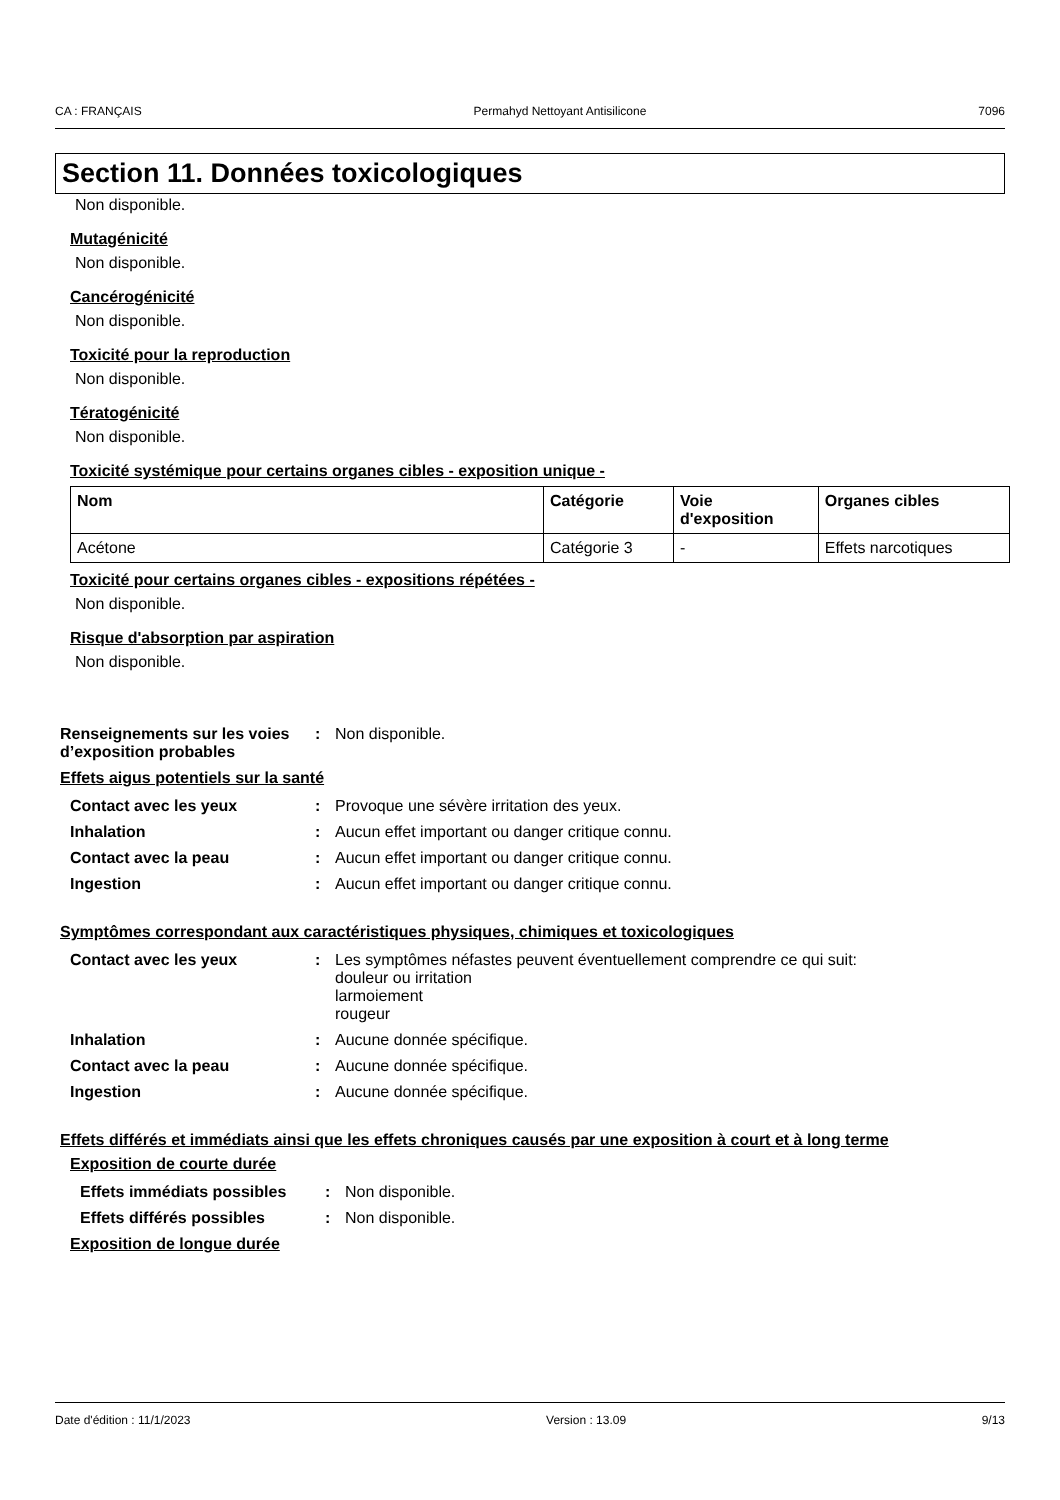CA : FRANÇAIS Permahyd Nettoyant Antisilicone 7096
Section 11. Données toxicologiques
Non disponible.
Mutagénicité
Non disponible.
Cancérogénicité
Non disponible.
Toxicité pour la reproduction
Non disponible.
Tératogénicité
Non disponible.
Toxicité systémique pour certains organes cibles - exposition unique -
| Nom | Catégorie | Voie d'exposition | Organes cibles |
| --- | --- | --- | --- |
| Acétone | Catégorie 3 | - | Effets narcotiques |
Toxicité pour certains organes cibles - expositions répétées -
Non disponible.
Risque d'absorption par aspiration
Non disponible.
| Renseignements sur les voies d’exposition probables | : | Non disponible. |
Effets aigus potentiels sur la santé
| Contact avec les yeux | : | Provoque une sévère irritation des yeux. |
| Inhalation | : | Aucun effet important ou danger critique connu. |
| Contact avec la peau | : | Aucun effet important ou danger critique connu. |
| Ingestion | : | Aucun effet important ou danger critique connu. |
Symptômes correspondant aux caractéristiques physiques, chimiques et toxicologiques
| Contact avec les yeux | : | Les symptômes néfastes peuvent éventuellement comprendre ce qui suit: douleur ou irritation larmoiement rougeur |
| Inhalation | : | Aucune donnée spécifique. |
| Contact avec la peau | : | Aucune donnée spécifique. |
| Ingestion | : | Aucune donnée spécifique. |
Effets différés et immédiats ainsi que les effets chroniques causés par une exposition à court et à long terme
Exposition de courte durée
| Effets immédiats possibles | : | Non disponible. |
| Effets différés possibles | : | Non disponible. |
Exposition de longue durée
Date d'édition : 11/1/2023 Version : 13.09 9/13